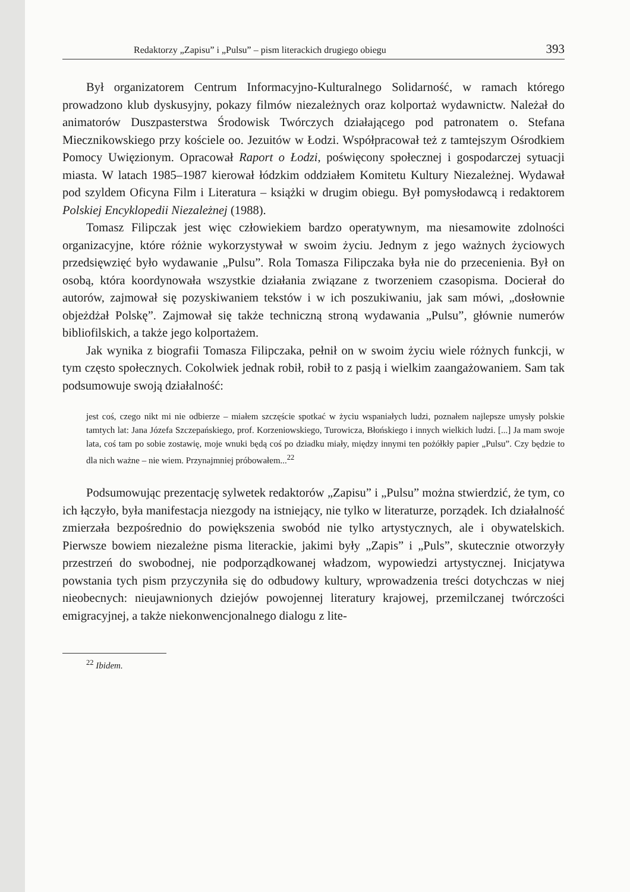Redaktorzy „Zapisu” i „Pulsu” – pism literackich drugiego obiegu 393
Był organizatorem Centrum Informacyjno-Kulturalnego Solidarność, w ramach którego prowadzono klub dyskusyjny, pokazy filmów niezależnych oraz kolportaż wydawnictw. Należał do animatorów Duszpasterstwa Środowisk Twórczych działającego pod patronatem o. Stefana Miecznikowskiego przy kościele oo. Jezuitów w Łodzi. Współpracował też z tamtejszym Ośrodkiem Pomocy Uwięzionym. Opracował Raport o Łodzi, poświęcony społecznej i gospodarczej sytuacji miasta. W latach 1985–1987 kierował łódzkim oddziałem Komitetu Kultury Niezależnej. Wydawał pod szyldem Oficyna Film i Literatura – książki w drugim obiegu. Był pomysłodawcą i redaktorem Polskiej Encyklopedii Niezależnej (1988).
Tomasz Filipczak jest więc człowiekiem bardzo operatywnym, ma niesamowite zdolności organizacyjne, które różnie wykorzystywał w swoim życiu. Jednym z jego ważnych życiowych przedsięwzięć było wydawanie „Pulsu”. Rola Tomasza Filipczaka była nie do przecenienia. Był on osobą, która koordynowała wszystkie działania związane z tworzeniem czasopisma. Docierał do autorów, zajmował się pozyskiwaniem tekstów i w ich poszukiwaniu, jak sam mówi, „dosłownie objeżdżał Polskę”. Zajmował się także techniczną stroną wydawania „Pulsu”, głównie numerów bibliofilskich, a także jego kolportażem.
Jak wynika z biografii Tomasza Filipczaka, pełnił on w swoim życiu wiele różnych funkcji, w tym często społecznych. Cokolwiek jednak robił, robił to z pasją i wielkim zaangażowaniem. Sam tak podsumowuje swoją działalność:
jest coś, czego nikt mi nie odbierze – miałem szczęście spotkać w życiu wspaniałych ludzi, poznałem najlepsze umysły polskie tamtych lat: Jana Józefa Szczepańskiego, prof. Korzeniowskiego, Turowicza, Błońskiego i innych wielkich ludzi. [...] Ja mam swoje lata, coś tam po sobie zostawię, moje wnuki będą coś po dziadku miały, między innymi ten pożółkły papier „Pulsu”. Czy będzie to dla nich ważne – nie wiem. Przynajmniej próbowałem...<sup>22</sup>
Podsumowując prezentację sylwetek redaktorów „Zapisu” i „Pulsu” można stwierdzić, że tym, co ich łączyło, była manifestacja niezgody na istniejący, nie tylko w literaturze, porządek. Ich działalność zmierzała bezpośrednio do powiększenia swobód nie tylko artystycznych, ale i obywatelskich. Pierwsze bowiem niezależne pisma literackie, jakimi były „Zapis” i „Puls”, skutecznie otworzyły przestrzeń do swobodnej, nie podporządkowanej władzom, wypowiedzi artystycznej. Inicjatywa powstania tych pism przyczyniła się do odbudowy kultury, wprowadzenia treści dotychczas w niej nieobecnych: nieujawnionych dziejów powojennej literatury krajowej, przemilczanej twórczości emigracyjnej, a także niekonwencjonalnego dialogu z lite-
<sup>22</sup> Ibidem.